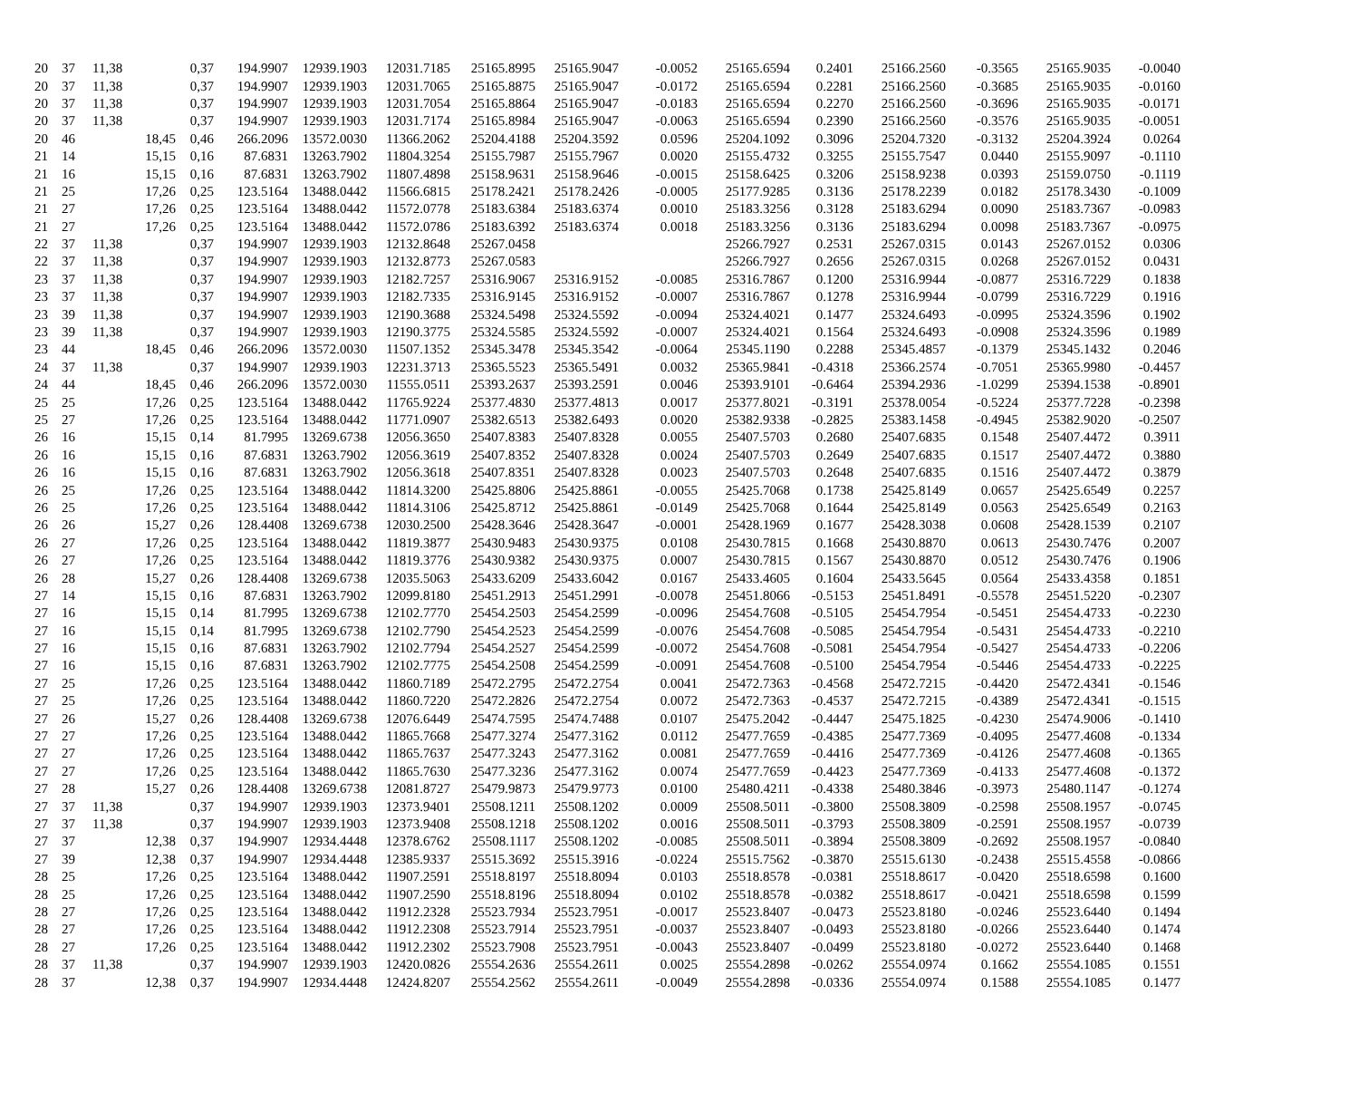| 20 | 37 | 11,38 | | 0,37 | 194.9907 | 12939.1903 | 12031.7185 | 25165.8995 | 25165.9047 | -0.0052 | 25165.6594 | 0.2401 | 25166.2560 | -0.3565 | 25165.9035 | -0.0040 |
| 20 | 37 | 11,38 | | 0,37 | 194.9907 | 12939.1903 | 12031.7065 | 25165.8875 | 25165.9047 | -0.0172 | 25165.6594 | 0.2281 | 25166.2560 | -0.3685 | 25165.9035 | -0.0160 |
| 20 | 37 | 11,38 | | 0,37 | 194.9907 | 12939.1903 | 12031.7054 | 25165.8864 | 25165.9047 | -0.0183 | 25165.6594 | 0.2270 | 25166.2560 | -0.3696 | 25165.9035 | -0.0171 |
| 20 | 37 | 11,38 | | 0,37 | 194.9907 | 12939.1903 | 12031.7174 | 25165.8984 | 25165.9047 | -0.0063 | 25165.6594 | 0.2390 | 25166.2560 | -0.3576 | 25165.9035 | -0.0051 |
| 20 | 46 | | 18,45 | 0,46 | 266.2096 | 13572.0030 | 11366.2062 | 25204.4188 | 25204.3592 | 0.0596 | 25204.1092 | 0.3096 | 25204.7320 | -0.3132 | 25204.3924 | 0.0264 |
| 21 | 14 | | 15,15 | 0,16 | 87.6831 | 13263.7902 | 11804.3254 | 25155.7987 | 25155.7967 | 0.0020 | 25155.4732 | 0.3255 | 25155.7547 | 0.0440 | 25155.9097 | -0.1110 |
| 21 | 16 | | 15,15 | 0,16 | 87.6831 | 13263.7902 | 11807.4898 | 25158.9631 | 25158.9646 | -0.0015 | 25158.6425 | 0.3206 | 25158.9238 | 0.0393 | 25159.0750 | -0.1119 |
| 21 | 25 | | 17,26 | 0,25 | 123.5164 | 13488.0442 | 11566.6815 | 25178.2421 | 25178.2426 | -0.0005 | 25177.9285 | 0.3136 | 25178.2239 | 0.0182 | 25178.3430 | -0.1009 |
| 21 | 27 | | 17,26 | 0,25 | 123.5164 | 13488.0442 | 11572.0778 | 25183.6384 | 25183.6374 | 0.0010 | 25183.3256 | 0.3128 | 25183.6294 | 0.0090 | 25183.7367 | -0.0983 |
| 21 | 27 | | 17,26 | 0,25 | 123.5164 | 13488.0442 | 11572.0786 | 25183.6392 | 25183.6374 | 0.0018 | 25183.3256 | 0.3136 | 25183.6294 | 0.0098 | 25183.7367 | -0.0975 |
| 22 | 37 | 11,38 | | 0,37 | 194.9907 | 12939.1903 | 12132.8648 | 25267.0458 | | | 25266.7927 | 0.2531 | 25267.0315 | 0.0143 | 25267.0152 | 0.0306 |
| 22 | 37 | 11,38 | | 0,37 | 194.9907 | 12939.1903 | 12132.8773 | 25267.0583 | | | 25266.7927 | 0.2656 | 25267.0315 | 0.0268 | 25267.0152 | 0.0431 |
| 23 | 37 | 11,38 | | 0,37 | 194.9907 | 12939.1903 | 12182.7257 | 25316.9067 | 25316.9152 | -0.0085 | 25316.7867 | 0.1200 | 25316.9944 | -0.0877 | 25316.7229 | 0.1838 |
| 23 | 37 | 11,38 | | 0,37 | 194.9907 | 12939.1903 | 12182.7335 | 25316.9145 | 25316.9152 | -0.0007 | 25316.7867 | 0.1278 | 25316.9944 | -0.0799 | 25316.7229 | 0.1916 |
| 23 | 39 | 11,38 | | 0,37 | 194.9907 | 12939.1903 | 12190.3688 | 25324.5498 | 25324.5592 | -0.0094 | 25324.4021 | 0.1477 | 25324.6493 | -0.0995 | 25324.3596 | 0.1902 |
| 23 | 39 | 11,38 | | 0,37 | 194.9907 | 12939.1903 | 12190.3775 | 25324.5585 | 25324.5592 | -0.0007 | 25324.4021 | 0.1564 | 25324.6493 | -0.0908 | 25324.3596 | 0.1989 |
| 23 | 44 | | 18,45 | 0,46 | 266.2096 | 13572.0030 | 11507.1352 | 25345.3478 | 25345.3542 | -0.0064 | 25345.1190 | 0.2288 | 25345.4857 | -0.1379 | 25345.1432 | 0.2046 |
| 24 | 37 | 11,38 | | 0,37 | 194.9907 | 12939.1903 | 12231.3713 | 25365.5523 | 25365.5491 | 0.0032 | 25365.9841 | -0.4318 | 25366.2574 | -0.7051 | 25365.9980 | -0.4457 |
| 24 | 44 | | 18,45 | 0,46 | 266.2096 | 13572.0030 | 11555.0511 | 25393.2637 | 25393.2591 | 0.0046 | 25393.9101 | -0.6464 | 25394.2936 | -1.0299 | 25394.1538 | -0.8901 |
| 25 | 25 | | 17,26 | 0,25 | 123.5164 | 13488.0442 | 11765.9224 | 25377.4830 | 25377.4813 | 0.0017 | 25377.8021 | -0.3191 | 25378.0054 | -0.5224 | 25377.7228 | -0.2398 |
| 25 | 27 | | 17,26 | 0,25 | 123.5164 | 13488.0442 | 11771.0907 | 25382.6513 | 25382.6493 | 0.0020 | 25382.9338 | -0.2825 | 25383.1458 | -0.4945 | 25382.9020 | -0.2507 |
| 26 | 16 | | 15,15 | 0,14 | 81.7995 | 13269.6738 | 12056.3650 | 25407.8383 | 25407.8328 | 0.0055 | 25407.5703 | 0.2680 | 25407.6835 | 0.1548 | 25407.4472 | 0.3911 |
| 26 | 16 | | 15,15 | 0,16 | 87.6831 | 13263.7902 | 12056.3619 | 25407.8352 | 25407.8328 | 0.0024 | 25407.5703 | 0.2649 | 25407.6835 | 0.1517 | 25407.4472 | 0.3880 |
| 26 | 16 | | 15,15 | 0,16 | 87.6831 | 13263.7902 | 12056.3618 | 25407.8351 | 25407.8328 | 0.0023 | 25407.5703 | 0.2648 | 25407.6835 | 0.1516 | 25407.4472 | 0.3879 |
| 26 | 25 | | 17,26 | 0,25 | 123.5164 | 13488.0442 | 11814.3200 | 25425.8806 | 25425.8861 | -0.0055 | 25425.7068 | 0.1738 | 25425.8149 | 0.0657 | 25425.6549 | 0.2257 |
| 26 | 25 | | 17,26 | 0,25 | 123.5164 | 13488.0442 | 11814.3106 | 25425.8712 | 25425.8861 | -0.0149 | 25425.7068 | 0.1644 | 25425.8149 | 0.0563 | 25425.6549 | 0.2163 |
| 26 | 26 | | 15,27 | 0,26 | 128.4408 | 13269.6738 | 12030.2500 | 25428.3646 | 25428.3647 | -0.0001 | 25428.1969 | 0.1677 | 25428.3038 | 0.0608 | 25428.1539 | 0.2107 |
| 26 | 27 | | 17,26 | 0,25 | 123.5164 | 13488.0442 | 11819.3877 | 25430.9483 | 25430.9375 | 0.0108 | 25430.7815 | 0.1668 | 25430.8870 | 0.0613 | 25430.7476 | 0.2007 |
| 26 | 27 | | 17,26 | 0,25 | 123.5164 | 13488.0442 | 11819.3776 | 25430.9382 | 25430.9375 | 0.0007 | 25430.7815 | 0.1567 | 25430.8870 | 0.0512 | 25430.7476 | 0.1906 |
| 26 | 28 | | 15,27 | 0,26 | 128.4408 | 13269.6738 | 12035.5063 | 25433.6209 | 25433.6042 | 0.0167 | 25433.4605 | 0.1604 | 25433.5645 | 0.0564 | 25433.4358 | 0.1851 |
| 27 | 14 | | 15,15 | 0,16 | 87.6831 | 13263.7902 | 12099.8180 | 25451.2913 | 25451.2991 | -0.0078 | 25451.8066 | -0.5153 | 25451.8491 | -0.5578 | 25451.5220 | -0.2307 |
| 27 | 16 | | 15,15 | 0,14 | 81.7995 | 13269.6738 | 12102.7770 | 25454.2503 | 25454.2599 | -0.0096 | 25454.7608 | -0.5105 | 25454.7954 | -0.5451 | 25454.4733 | -0.2230 |
| 27 | 16 | | 15,15 | 0,14 | 81.7995 | 13269.6738 | 12102.7790 | 25454.2523 | 25454.2599 | -0.0076 | 25454.7608 | -0.5085 | 25454.7954 | -0.5431 | 25454.4733 | -0.2210 |
| 27 | 16 | | 15,15 | 0,16 | 87.6831 | 13263.7902 | 12102.7794 | 25454.2527 | 25454.2599 | -0.0072 | 25454.7608 | -0.5081 | 25454.7954 | -0.5427 | 25454.4733 | -0.2206 |
| 27 | 16 | | 15,15 | 0,16 | 87.6831 | 13263.7902 | 12102.7775 | 25454.2508 | 25454.2599 | -0.0091 | 25454.7608 | -0.5100 | 25454.7954 | -0.5446 | 25454.4733 | -0.2225 |
| 27 | 25 | | 17,26 | 0,25 | 123.5164 | 13488.0442 | 11860.7189 | 25472.2795 | 25472.2754 | 0.0041 | 25472.7363 | -0.4568 | 25472.7215 | -0.4420 | 25472.4341 | -0.1546 |
| 27 | 25 | | 17,26 | 0,25 | 123.5164 | 13488.0442 | 11860.7220 | 25472.2826 | 25472.2754 | 0.0072 | 25472.7363 | -0.4537 | 25472.7215 | -0.4389 | 25472.4341 | -0.1515 |
| 27 | 26 | | 15,27 | 0,26 | 128.4408 | 13269.6738 | 12076.6449 | 25474.7595 | 25474.7488 | 0.0107 | 25475.2042 | -0.4447 | 25475.1825 | -0.4230 | 25474.9006 | -0.1410 |
| 27 | 27 | | 17,26 | 0,25 | 123.5164 | 13488.0442 | 11865.7668 | 25477.3274 | 25477.3162 | 0.0112 | 25477.7659 | -0.4385 | 25477.7369 | -0.4095 | 25477.4608 | -0.1334 |
| 27 | 27 | | 17,26 | 0,25 | 123.5164 | 13488.0442 | 11865.7637 | 25477.3243 | 25477.3162 | 0.0081 | 25477.7659 | -0.4416 | 25477.7369 | -0.4126 | 25477.4608 | -0.1365 |
| 27 | 27 | | 17,26 | 0,25 | 123.5164 | 13488.0442 | 11865.7630 | 25477.3236 | 25477.3162 | 0.0074 | 25477.7659 | -0.4423 | 25477.7369 | -0.4133 | 25477.4608 | -0.1372 |
| 27 | 28 | | 15,27 | 0,26 | 128.4408 | 13269.6738 | 12081.8727 | 25479.9873 | 25479.9773 | 0.0100 | 25480.4211 | -0.4338 | 25480.3846 | -0.3973 | 25480.1147 | -0.1274 |
| 27 | 37 | 11,38 | | 0,37 | 194.9907 | 12939.1903 | 12373.9401 | 25508.1211 | 25508.1202 | 0.0009 | 25508.5011 | -0.3800 | 25508.3809 | -0.2598 | 25508.1957 | -0.0745 |
| 27 | 37 | 11,38 | | 0,37 | 194.9907 | 12939.1903 | 12373.9408 | 25508.1218 | 25508.1202 | 0.0016 | 25508.5011 | -0.3793 | 25508.3809 | -0.2591 | 25508.1957 | -0.0739 |
| 27 | 37 | | 12,38 | 0,37 | 194.9907 | 12934.4448 | 12378.6762 | 25508.1117 | 25508.1202 | -0.0085 | 25508.5011 | -0.3894 | 25508.3809 | -0.2692 | 25508.1957 | -0.0840 |
| 27 | 39 | | 12,38 | 0,37 | 194.9907 | 12934.4448 | 12385.9337 | 25515.3692 | 25515.3916 | -0.0224 | 25515.7562 | -0.3870 | 25515.6130 | -0.2438 | 25515.4558 | -0.0866 |
| 28 | 25 | | 17,26 | 0,25 | 123.5164 | 13488.0442 | 11907.2591 | 25518.8197 | 25518.8094 | 0.0103 | 25518.8578 | -0.0381 | 25518.8617 | -0.0420 | 25518.6598 | 0.1600 |
| 28 | 25 | | 17,26 | 0,25 | 123.5164 | 13488.0442 | 11907.2590 | 25518.8196 | 25518.8094 | 0.0102 | 25518.8578 | -0.0382 | 25518.8617 | -0.0421 | 25518.6598 | 0.1599 |
| 28 | 27 | | 17,26 | 0,25 | 123.5164 | 13488.0442 | 11912.2328 | 25523.7934 | 25523.7951 | -0.0017 | 25523.8407 | -0.0473 | 25523.8180 | -0.0246 | 25523.6440 | 0.1494 |
| 28 | 27 | | 17,26 | 0,25 | 123.5164 | 13488.0442 | 11912.2308 | 25523.7914 | 25523.7951 | -0.0037 | 25523.8407 | -0.0493 | 25523.8180 | -0.0266 | 25523.6440 | 0.1474 |
| 28 | 27 | | 17,26 | 0,25 | 123.5164 | 13488.0442 | 11912.2302 | 25523.7908 | 25523.7951 | -0.0043 | 25523.8407 | -0.0499 | 25523.8180 | -0.0272 | 25523.6440 | 0.1468 |
| 28 | 37 | 11,38 | | 0,37 | 194.9907 | 12939.1903 | 12420.0826 | 25554.2636 | 25554.2611 | 0.0025 | 25554.2898 | -0.0262 | 25554.0974 | 0.1662 | 25554.1085 | 0.1551 |
| 28 | 37 | | 12,38 | 0,37 | 194.9907 | 12934.4448 | 12424.8207 | 25554.2562 | 25554.2611 | -0.0049 | 25554.2898 | -0.0336 | 25554.0974 | 0.1588 | 25554.1085 | 0.1477 |